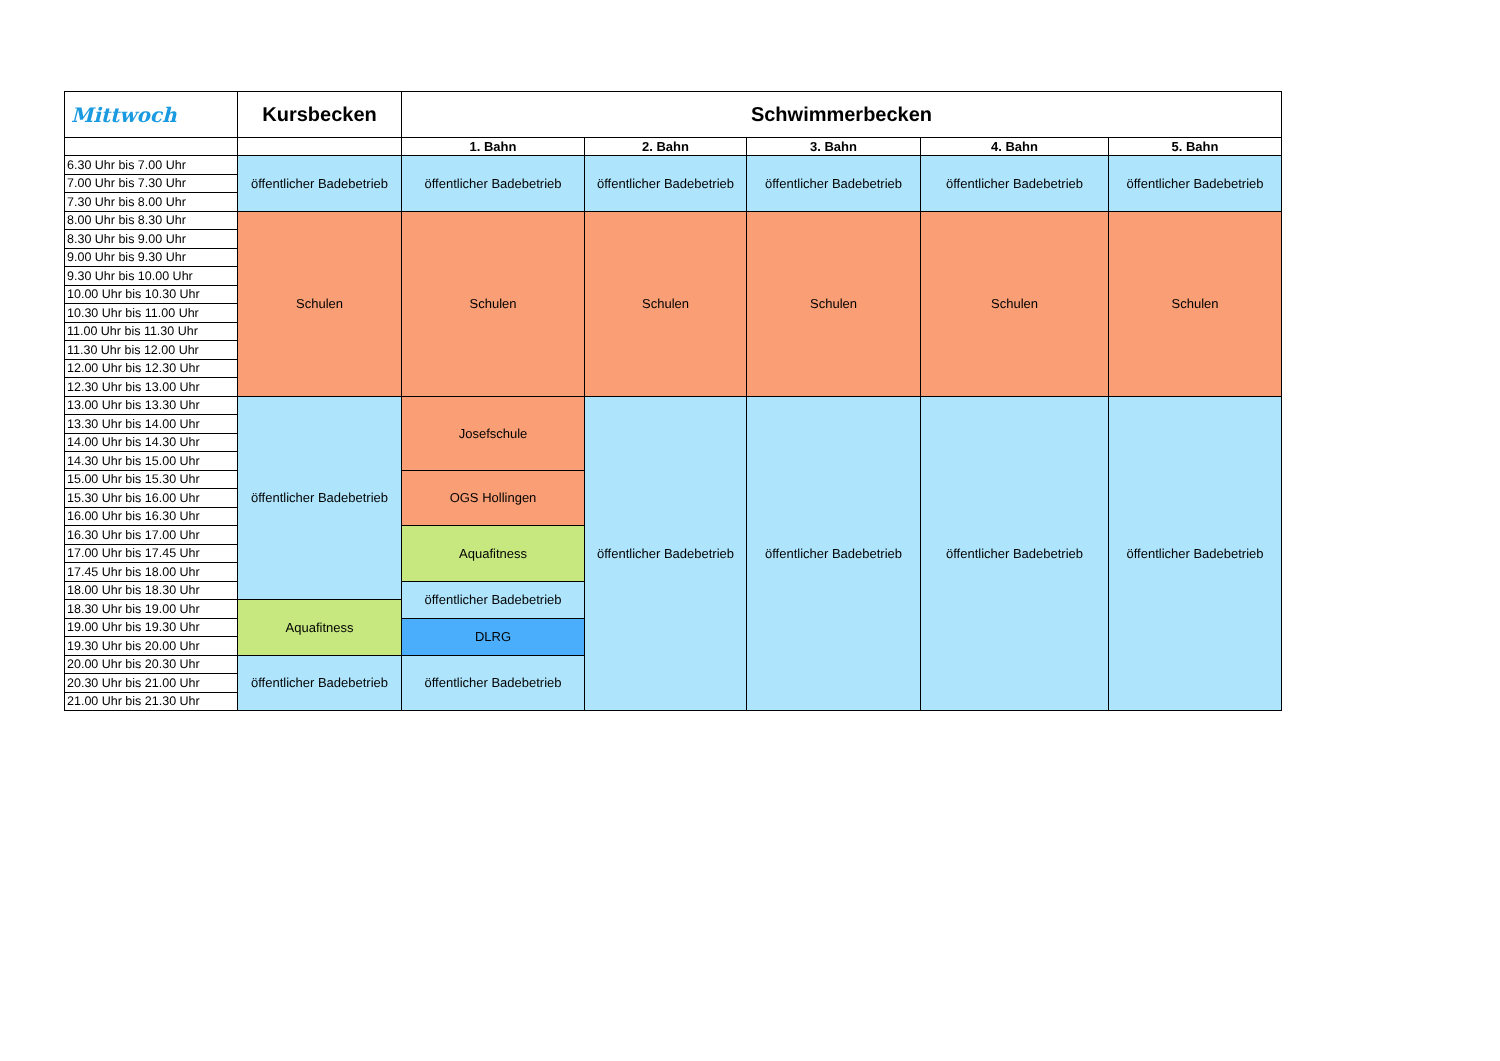| Mittwoch | Kursbecken | Schwimmerbecken | | | | |
| --- | --- | --- | --- | --- | --- | --- |
| | | 1. Bahn | 2. Bahn | 3. Bahn | 4. Bahn | 5. Bahn |
| 6.30 Uhr bis 7.00 Uhr | öffentlicher Badebetrieb | öffentlicher Badebetrieb | öffentlicher Badebetrieb | öffentlicher Badebetrieb | öffentlicher Badebetrieb | öffentlicher Badebetrieb |
| 7.00 Uhr bis 7.30 Uhr | | | | | | |
| 7.30 Uhr bis 8.00 Uhr | | | | | | |
| 8.00 Uhr bis 8.30 Uhr | Schulen | Schulen | Schulen | Schulen | Schulen | Schulen |
| 8.30 Uhr bis 9.00 Uhr | | | | | | |
| 9.00 Uhr bis 9.30 Uhr | | | | | | |
| 9.30 Uhr bis 10.00 Uhr | | | | | | |
| 10.00 Uhr bis 10.30 Uhr | | | | | | |
| 10.30 Uhr bis 11.00 Uhr | | | | | | |
| 11.00 Uhr bis 11.30 Uhr | | | | | | |
| 11.30 Uhr bis 12.00 Uhr | | | | | | |
| 12.00 Uhr bis 12.30 Uhr | | | | | | |
| 12.30 Uhr bis 13.00 Uhr | | | | | | |
| 13.00 Uhr bis 13.30 Uhr | öffentlicher Badebetrieb | Josefschule | öffentlicher Badebetrieb | öffentlicher Badebetrieb | öffentlicher Badebetrieb | öffentlicher Badebetrieb |
| 13.30 Uhr bis 14.00 Uhr | | | | | | |
| 14.00 Uhr bis 14.30 Uhr | | | | | | |
| 14.30 Uhr bis 15.00 Uhr | | | | | | |
| 15.00 Uhr bis 15.30 Uhr | | OGS Hollingen | | | | |
| 15.30 Uhr bis 16.00 Uhr | | | | | | |
| 16.00 Uhr bis 16.30 Uhr | | | | | | |
| 16.30 Uhr bis 17.00 Uhr | | Aquafitness | | | | |
| 17.00 Uhr bis 17.45 Uhr | | | | | | |
| 17.45 Uhr bis 18.00 Uhr | | | | | | |
| 18.00 Uhr bis 18.30 Uhr | | öffentlicher Badebetrieb | | | | |
| 18.30 Uhr bis 19.00 Uhr | Aquafitness | | | | | |
| 19.00 Uhr bis 19.30 Uhr | | DLRG | | | | |
| 19.30 Uhr bis 20.00 Uhr | | | | | | |
| 20.00 Uhr bis 20.30 Uhr | öffentlicher Badebetrieb | öffentlicher Badebetrieb | | | | |
| 20.30 Uhr bis 21.00 Uhr | | | | | | |
| 21.00 Uhr bis 21.30 Uhr | | | | | | |